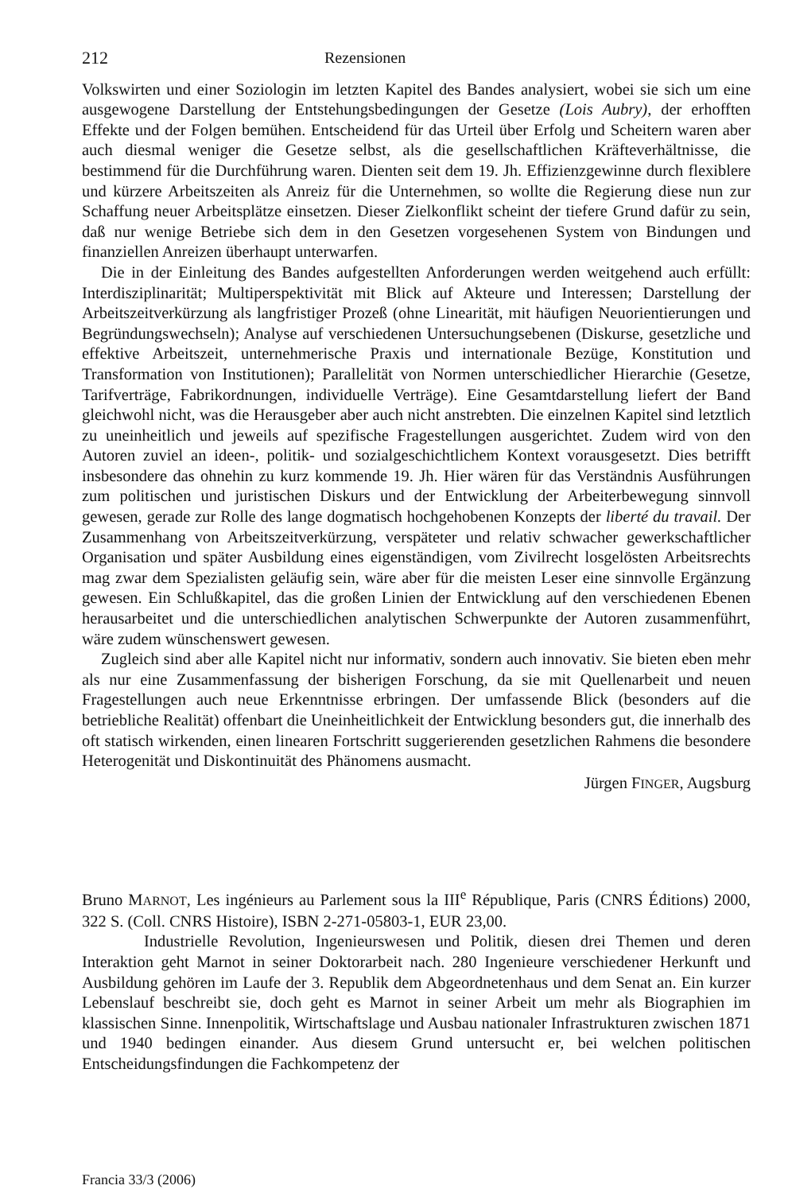212 Rezensionen
Volkswirten und einer Soziologin im letzten Kapitel des Bandes analysiert, wobei sie sich um eine ausgewogene Darstellung der Entstehungsbedingungen der Gesetze (Lois Aubry), der erhofften Effekte und der Folgen bemühen. Entscheidend für das Urteil über Erfolg und Scheitern waren aber auch diesmal weniger die Gesetze selbst, als die gesellschaftlichen Kräfteverhältnisse, die bestimmend für die Durchführung waren. Dienten seit dem 19. Jh. Effizienzgewinne durch flexiblere und kürzere Arbeitszeiten als Anreiz für die Unternehmen, so wollte die Regierung diese nun zur Schaffung neuer Arbeitsplätze einsetzen. Dieser Zielkonflikt scheint der tiefere Grund dafür zu sein, daß nur wenige Betriebe sich dem in den Gesetzen vorgesehenen System von Bindungen und finanziellen Anreizen überhaupt unterwarfen.
Die in der Einleitung des Bandes aufgestellten Anforderungen werden weitgehend auch erfüllt: Interdisziplinarität; Multiperspektivität mit Blick auf Akteure und Interessen; Darstellung der Arbeitszeitverkürzung als langfristiger Prozeß (ohne Linearität, mit häufigen Neuorientierungen und Begründungswechseln); Analyse auf verschiedenen Untersuchungsebenen (Diskurse, gesetzliche und effektive Arbeitszeit, unternehmerische Praxis und internationale Bezüge, Konstitution und Transformation von Institutionen); Parallelität von Normen unterschiedlicher Hierarchie (Gesetze, Tarifverträge, Fabrikordnungen, individuelle Verträge). Eine Gesamtdarstellung liefert der Band gleichwohl nicht, was die Herausgeber aber auch nicht anstrebten. Die einzelnen Kapitel sind letztlich zu uneinheitlich und jeweils auf spezifische Fragestellungen ausgerichtet. Zudem wird von den Autoren zuviel an ideen-, politik- und sozialgeschichtlichem Kontext vorausgesetzt. Dies betrifft insbesondere das ohnehin zu kurz kommende 19. Jh. Hier wären für das Verständnis Ausführungen zum politischen und juristischen Diskurs und der Entwicklung der Arbeiterbewegung sinnvoll gewesen, gerade zur Rolle des lange dogmatisch hochgehobenen Konzepts der liberté du travail. Der Zusammenhang von Arbeitszeitverkürzung, verspäteter und relativ schwacher gewerkschaftlicher Organisation und später Ausbildung eines eigenständigen, vom Zivilrecht losgelösten Arbeitsrechts mag zwar dem Spezialisten geläufig sein, wäre aber für die meisten Leser eine sinnvolle Ergänzung gewesen. Ein Schlußkapitel, das die großen Linien der Entwicklung auf den verschiedenen Ebenen herausarbeitet und die unterschiedlichen analytischen Schwerpunkte der Autoren zusammenführt, wäre zudem wünschenswert gewesen.
Zugleich sind aber alle Kapitel nicht nur informativ, sondern auch innovativ. Sie bieten eben mehr als nur eine Zusammenfassung der bisherigen Forschung, da sie mit Quellenarbeit und neuen Fragestellungen auch neue Erkenntnisse erbringen. Der umfassende Blick (besonders auf die betriebliche Realität) offenbart die Uneinheitlichkeit der Entwicklung besonders gut, die innerhalb des oft statisch wirkenden, einen linearen Fortschritt suggerierenden gesetzlichen Rahmens die besondere Heterogenität und Diskontinuität des Phänomens ausmacht.
Jürgen FINGER, Augsburg
Bruno MARNOT, Les ingénieurs au Parlement sous la III<sup>e</sup> République, Paris (CNRS Éditions) 2000, 322 S. (Coll. CNRS Histoire), ISBN 2-271-05803-1, EUR 23,00.
Industrielle Revolution, Ingenieurswesen und Politik, diesen drei Themen und deren Interaktion geht Marnot in seiner Doktorarbeit nach. 280 Ingenieure verschiedener Herkunft und Ausbildung gehören im Laufe der 3. Republik dem Abgeordnetenhaus und dem Senat an. Ein kurzer Lebenslauf beschreibt sie, doch geht es Marnot in seiner Arbeit um mehr als Biographien im klassischen Sinne. Innenpolitik, Wirtschaftslage und Ausbau nationaler Infrastrukturen zwischen 1871 und 1940 bedingen einander. Aus diesem Grund untersucht er, bei welchen politischen Entscheidungsfindungen die Fachkompetenz der
Francia 33/3 (2006)